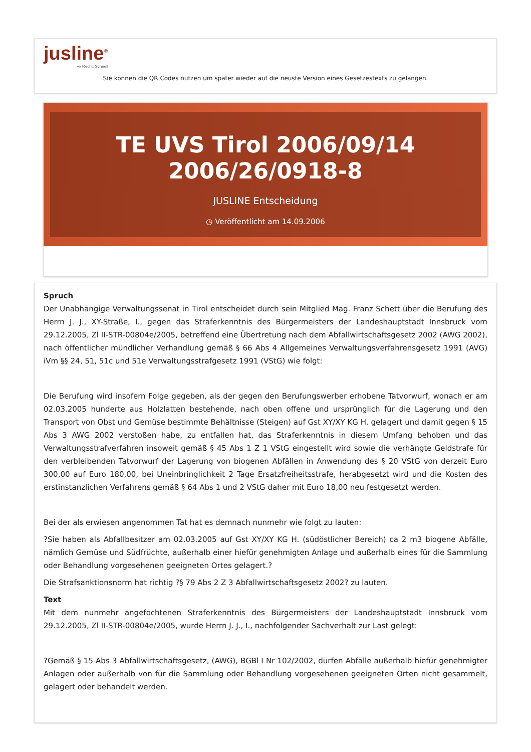jusline<sup>®</sup>
»» Recht. Schnell
Sie können die QR Codes nützen um später wieder auf die neuste Version eines Gesetzestexts zu gelangen.
TE UVS Tirol 2006/09/14
2006/26/0918-8
JUSLINE Entscheidung
◷ Veröffentlicht am 14.09.2006
Spruch
Der Unabhängige Verwaltungssenat in Tirol entscheidet durch sein Mitglied Mag. Franz Schett über die Berufung des Herrn J. J., XY-Straße, I., gegen das Straferkenntnis des Bürgermeisters der Landeshauptstadt Innsbruck vom 29.12.2005, Zl II-STR-00804e/2005, betreffend eine Übertretung nach dem Abfallwirtschaftsgesetz 2002 (AWG 2002), nach öffentlicher mündlicher Verhandlung gemäß § 66 Abs 4 Allgemeines Verwaltungsverfahrensgesetz 1991 (AVG) iVm §§ 24, 51, 51c und 51e Verwaltungsstrafgesetz 1991 (VStG) wie folgt:
Die Berufung wird insofern Folge gegeben, als der gegen den Berufungswerber erhobene Tatvorwurf, wonach er am 02.03.2005 hunderte aus Holzlatten bestehende, nach oben offene und ursprünglich für die Lagerung und den Transport von Obst und Gemüse bestimmte Behältnisse (Steigen) auf Gst XY/XY KG H. gelagert und damit gegen § 15 Abs 3 AWG 2002 verstoßen habe, zu entfallen hat, das Straferkenntnis in diesem Umfang behoben und das Verwaltungsstrafverfahren insoweit gemäß § 45 Abs 1 Z 1 VStG eingestellt wird sowie die verhängte Geldstrafe für den verbleibenden Tatvorwurf der Lagerung von biogenen Abfällen in Anwendung des § 20 VStG von derzeit Euro 300,00 auf Euro 180,00, bei Uneinbringlichkeit 2 Tage Ersatzfreiheitsstrafe, herabgesetzt wird und die Kosten des erstinstanzlichen Verfahrens gemäß § 64 Abs 1 und 2 VStG daher mit Euro 18,00 neu festgesetzt werden.
Bei der als erwiesen angenommen Tat hat es demnach nunmehr wie folgt zu lauten:
?Sie haben als Abfallbesitzer am 02.03.2005 auf Gst XY/XY KG H. (südöstlicher Bereich) ca 2 m3 biogene Abfälle, nämlich Gemüse und Südfrüchte, außerhalb einer hiefür genehmigten Anlage und außerhalb eines für die Sammlung oder Behandlung vorgesehenen geeigneten Ortes gelagert.?
Die Strafsanktionsnorm hat richtig ?§ 79 Abs 2 Z 3 Abfallwirtschaftsgesetz 2002? zu lauten.
Text
Mit dem nunmehr angefochtenen Straferkenntnis des Bürgermeisters der Landeshauptstadt Innsbruck vom 29.12.2005, Zl II-STR-00804e/2005, wurde Herrn J. J., I., nachfolgender Sachverhalt zur Last gelegt:
?Gemäß § 15 Abs 3 Abfallwirtschaftsgesetz, (AWG), BGBl I Nr 102/2002, dürfen Abfälle außerhalb hiefür genehmigter Anlagen oder außerhalb von für die Sammlung oder Behandlung vorgesehenen geeigneten Orten nicht gesammelt, gelagert oder behandelt werden.